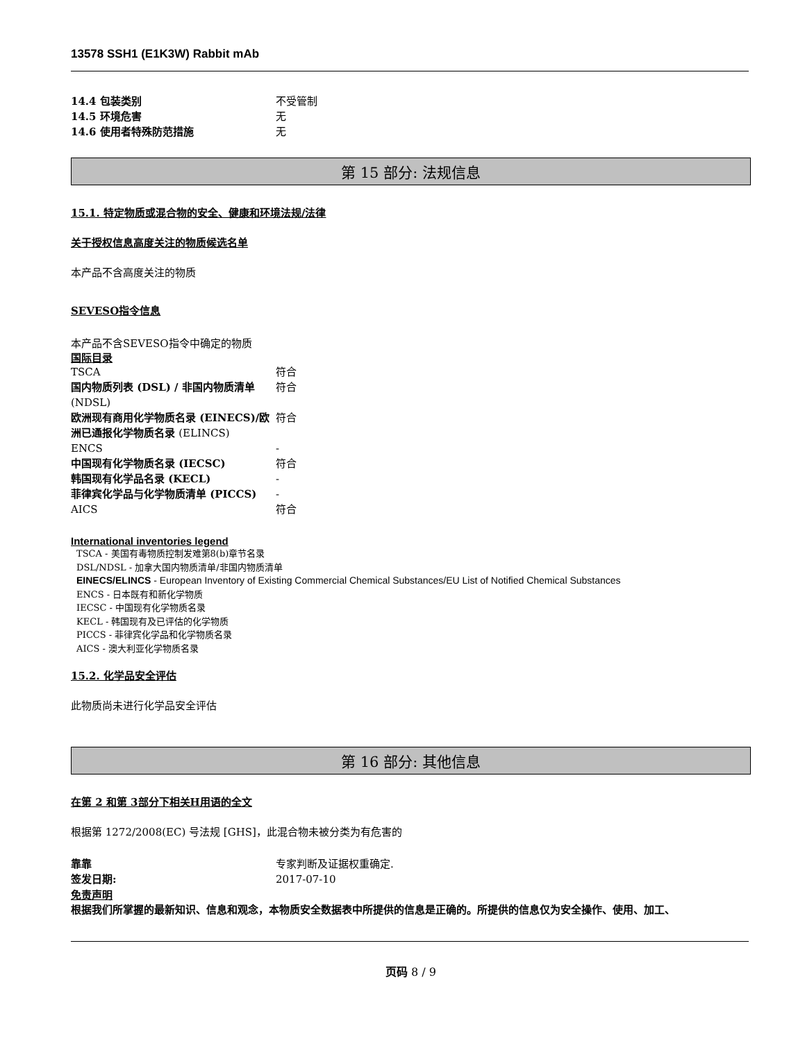13578 SSH1 (E1K3W) Rabbit mAb
| 14.4 包装类别 | 不受管制 |
| 14.5 环境危害 | 无 |
| 14.6 使用者特殊防范措施 | 无 |
第 15 部分: 法规信息
15.1. 特定物质或混合物的安全、健康和环境法规/法律
关于授权信息高度关注的物质候选名单
本产品不含高度关注的物质
SEVESO指令信息
本产品不含SEVESO指令中确定的物质
国际目录
| TSCA | 符合 |
| 国内物质列表 (DSL) / 非国内物质清单 (NDSL) | 符合 |
| 欧洲现有商用化学物质名录 (EINECS)/欧洲已通报化学物质名录 (ELINCS) | 符合 |
| ENCS | - |
| 中国现有化学物质名录 (IECSC) | 符合 |
| 韩国现有化学品名录 (KECL) | - |
| 菲律宾化学品与化学物质清单 (PICCS) | - |
| AICS | 符合 |
International inventories legend
TSCA - 美国有毒物质控制发难第8(b)章节名录
DSL/NDSL - 加拿大国内物质清单/非国内物质清单
EINECS/ELINCS - European Inventory of Existing Commercial Chemical Substances/EU List of Notified Chemical Substances
ENCS - 日本既有和新化学物质
IECSC - 中国现有化学物质名录
KECL - 韩国现有及已评估的化学物质
PICCS - 菲律宾化学品和化学物质名录
AICS - 澳大利亚化学物质名录
15.2. 化学品安全评估
此物质尚未进行化学品安全评估
第 16 部分: 其他信息
在第 2 和第 3部分下相关H用语的全文
根据第 1272/2008(EC) 号法规 [GHS]，此混合物未被分类为有危害的
| 靠靠 | 专家判断及证据权重确定. |
| 签发日期: | 2017-07-10 |
免责声明
根据我们所掌握的最新知识、信息和观念，本物质安全数据表中所提供的信息是正确的。所提供的信息仅为安全操作、使用、加工、
页码 8 / 9